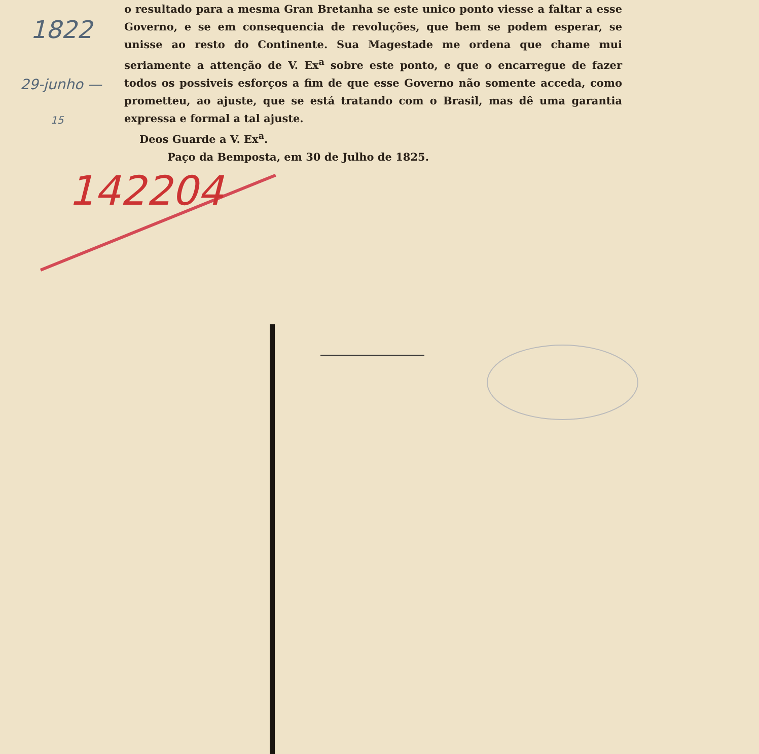1822
29-junho —
15
142204
o resultado para a mesma Gran Bretanha se este unico ponto viesse a faltar a esse Governo, e se em consequencia de revoluções, que bem se podem esperar, se unisse ao resto do Continente. Sua Magestade me ordena que chame mui seriamente a attenção de V. Ex<sup>a</sup> sobre este ponto, e que o encarregue de fazer todos os possiveis esforços a fim de que esse Governo não somente acceda, como prometteu, ao ajuste, que se está tratando com o Brasil, mas dê uma garantia expressa e formal a tal ajuste.
Deos Guarde a V. Ex<sup>a</sup>.
Paço da Bemposta, em 30 de Julho de 1825.